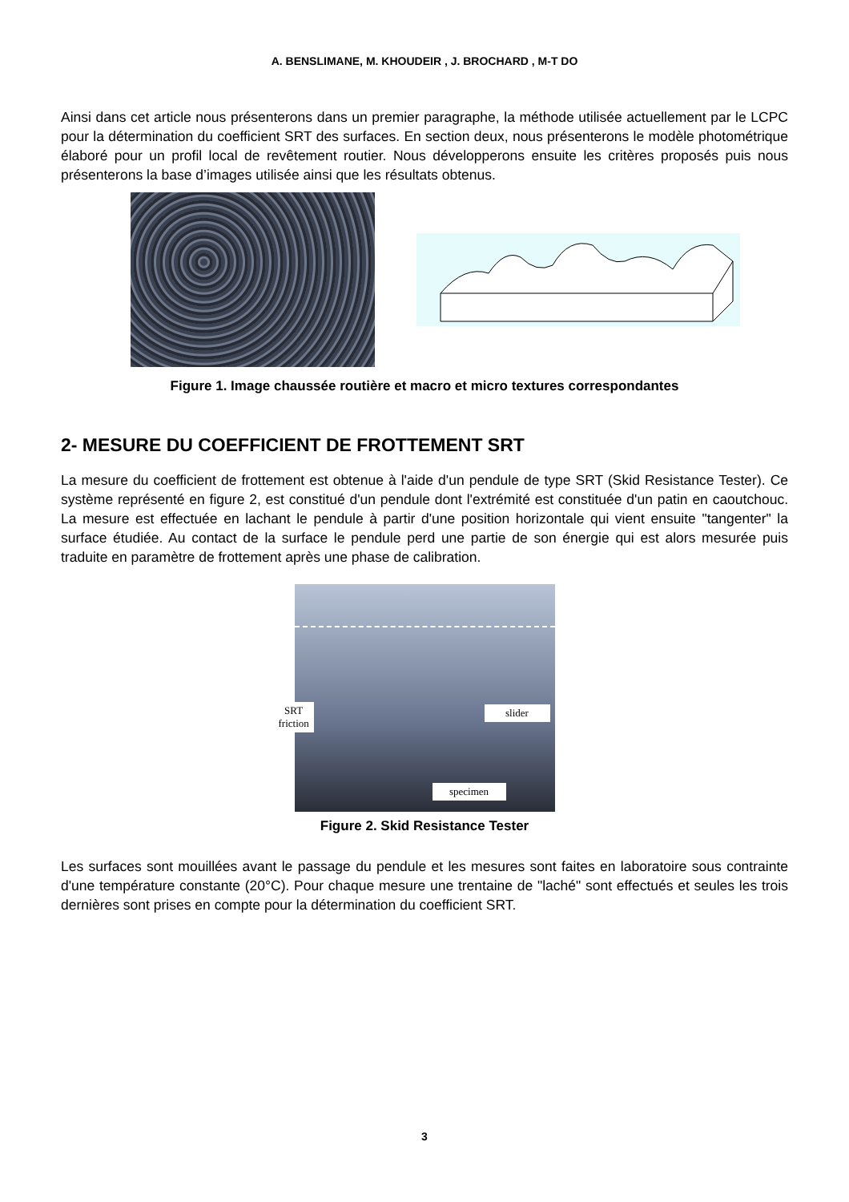A. BENSLIMANE, M. KHOUDEIR , J. BROCHARD , M-T DO
Ainsi dans cet article nous présenterons dans un premier paragraphe, la méthode utilisée actuellement par le LCPC pour la détermination du coefficient SRT des surfaces. En section deux, nous présenterons le modèle photométrique élaboré pour un profil local de revêtement routier. Nous développerons ensuite les critères proposés puis nous présenterons la base d’images utilisée ainsi que les résultats obtenus.
Figure 1. Image chaussée routière et macro et micro textures correspondantes
2- MESURE DU COEFFICIENT DE FROTTEMENT SRT
La mesure du coefficient de frottement est obtenue à l'aide d'un pendule de type SRT (Skid Resistance Tester). Ce système représenté en figure 2, est constitué d'un pendule dont l'extrémité est constituée d'un patin en caoutchouc. La mesure est effectuée en lachant le pendule à partir d'une position horizontale qui vient ensuite "tangenter" la surface étudiée. Au contact de la surface le pendule perd une partie de son énergie qui est alors mesurée puis traduite en paramètre de frottement après une phase de calibration.
SRT
friction
slider
specimen
Figure 2. Skid Resistance Tester
Les surfaces sont mouillées avant le passage du pendule et les mesures sont faites en laboratoire sous contrainte d'une température constante (20°C). Pour chaque mesure une trentaine de "laché" sont effectués et seules les trois dernières sont prises en compte pour la détermination du coefficient SRT.
3